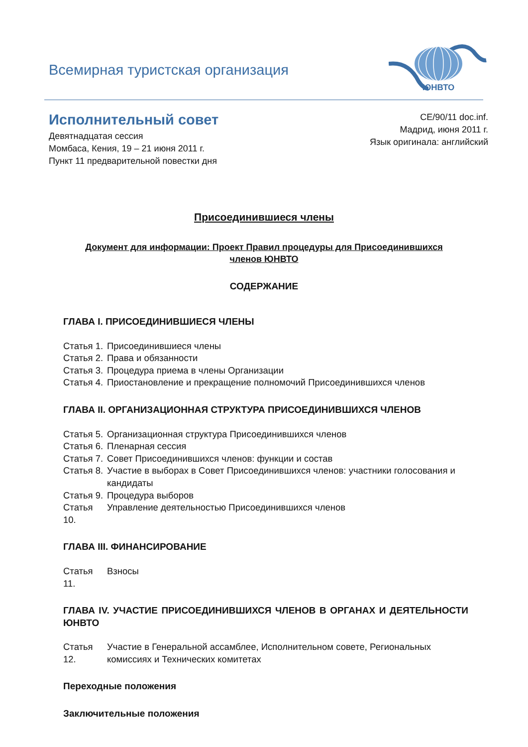Всемирная туристская организация
ЮНВТО
Исполнительный совет
Девятнадцатая сессия
Момбаса, Кения, 19 – 21 июня 2011 г.
Пункт 11 предварительной повестки дня
CE/90/11 doc.inf.
Мадрид, июня 2011 г.
Язык оригинала: английский
Присоединившиеся члены
Документ для информации: Проект Правил процедуры для Присоединившихся членов ЮНВТО
СОДЕРЖАНИЕ
ГЛАВА I. ПРИСОЕДИНИВШИЕСЯ ЧЛЕНЫ
Статья 1. Присоединившиеся члены
Статья 2. Права и обязанности
Статья 3. Процедура приема в члены Организации
Статья 4. Приостановление и прекращение полномочий Присоединившихся членов
ГЛАВА II. ОРГАНИЗАЦИОННАЯ СТРУКТУРА ПРИСОЕДИНИВШИХСЯ ЧЛЕНОВ
Статья 5. Организационная структура Присоединившихся членов
Статья 6. Пленарная сессия
Статья 7. Совет Присоединившихся членов: функции и состав
Статья 8. Участие в выборах в Совет Присоединившихся членов: участники голосования и кандидаты
Статья 9. Процедура выборов
Статья 10. Управление деятельностью Присоединившихся членов
ГЛАВА III. ФИНАНСИРОВАНИЕ
Статья 11. Взносы
ГЛАВА IV. УЧАСТИЕ ПРИСОЕДИНИВШИХСЯ ЧЛЕНОВ В ОРГАНАХ И ДЕЯТЕЛЬНОСТИ ЮНВТО
Статья 12. Участие в Генеральной ассамблее, Исполнительном совете, Региональных комиссиях и Технических комитетах
Переходные положения
Заключительные положения